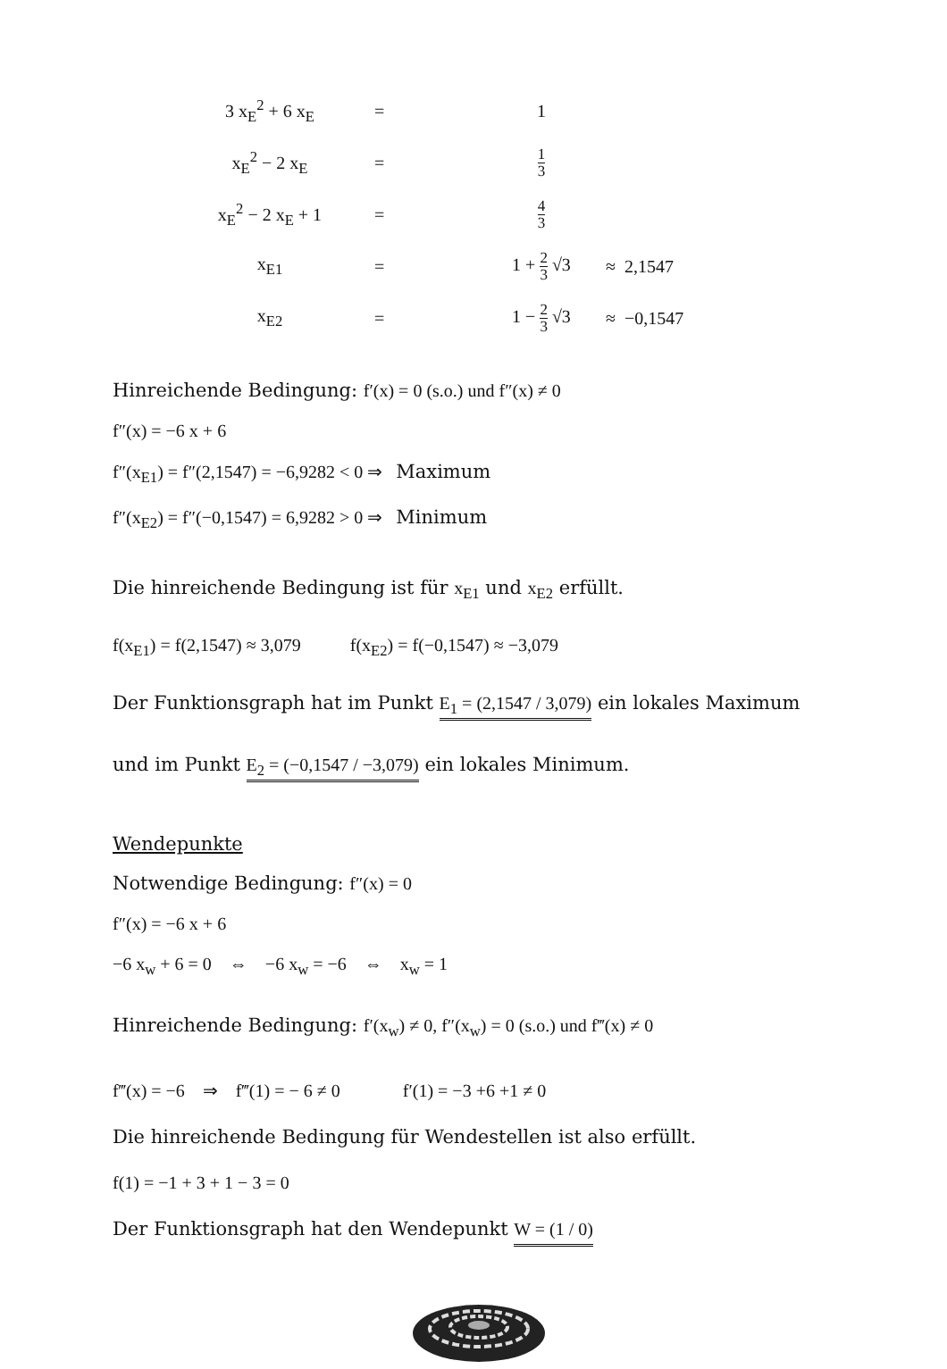| 3 x<sub>E</sub><sup>2</sup> + 6 x<sub>E</sub> | = | 1 | |
| x<sub>E</sub><sup>2</sup> − 2 x<sub>E</sub> | = | 1 3 | |
| x<sub>E</sub><sup>2</sup> − 2 x<sub>E</sub> + 1 | = | 4 3 | |
| x<sub>E1</sub> | = | 1 + 2 3 √3 | ≈ 2,1547 |
| x<sub>E2</sub> | = | 1 − 2 3 √3 | ≈ −0,1547 |
Hinreichende Bedingung: f′(x) = 0 (s.o.) und f″(x) ≠ 0
f″(x) = −6 x + 6
f″(x<sub>E1</sub>) = f″(2,1547) = −6,9282 < 0 ⇒ Maximum
f″(x<sub>E2</sub>) = f″(−0,1547) = 6,9282 > 0 ⇒ Minimum
Die hinreichende Bedingung ist für x<sub>E1</sub> und x<sub>E2</sub> erfüllt.
f(x<sub>E1</sub>) = f(2,1547) ≈ 3,079 f(x<sub>E2</sub>) = f(−0,1547) ≈ −3,079
Der Funktionsgraph hat im Punkt E<sub>1</sub> = (2,1547 / 3,079) ein lokales Maximum
und im Punkt E<sub>2</sub> = (−0,1547 / −3,079) ein lokales Minimum.
Wendepunkte
Notwendige Bedingung: f″(x) = 0
f″(x) = −6 x + 6
−6 x<sub>w</sub> + 6 = 0 ⇔ −6 x<sub>w</sub> = −6 ⇔ x<sub>w</sub> = 1
Hinreichende Bedingung: f′(x<sub>w</sub>) ≠ 0, f″(x<sub>w</sub>) = 0 (s.o.) und f‴(x) ≠ 0
f‴(x) = −6 ⇒ f‴(1) = − 6 ≠ 0 f′(1) = −3 +6 +1 ≠ 0
Die hinreichende Bedingung für Wendestellen ist also erfüllt.
f(1) = −1 + 3 + 1 − 3 = 0
Der Funktionsgraph hat den Wendepunkt W = (1 / 0)